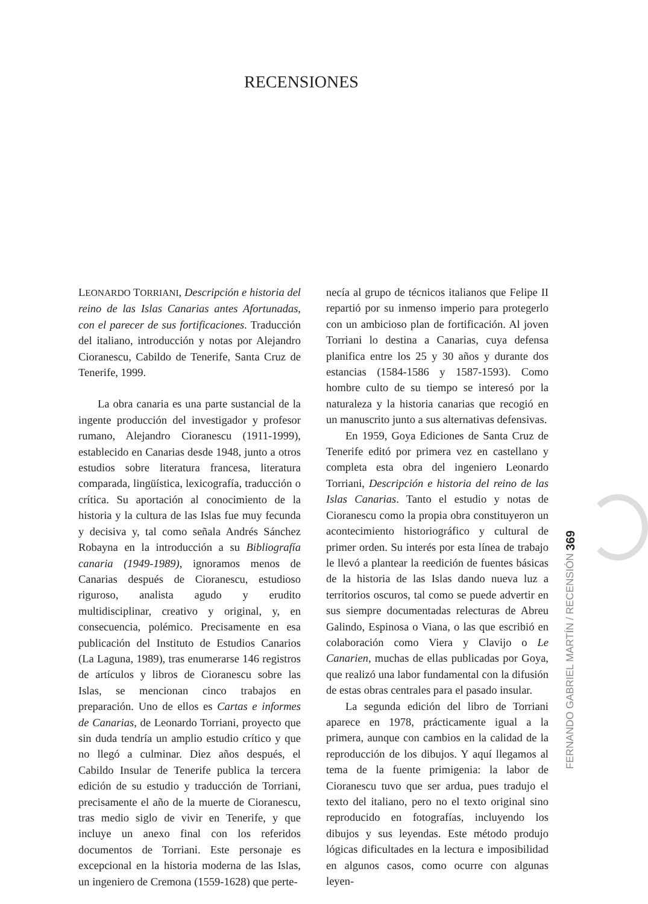RECENSIONES
LEONARDO TORRIANI, Descripción e historia del reino de las Islas Canarias antes Afortunadas, con el parecer de sus fortificaciones. Traducción del italiano, introducción y notas por Alejandro Cioranescu, Cabildo de Tenerife, Santa Cruz de Tenerife, 1999.
La obra canaria es una parte sustancial de la ingente producción del investigador y profesor rumano, Alejandro Cioranescu (1911-1999), establecido en Canarias desde 1948, junto a otros estudios sobre literatura francesa, literatura comparada, lingüística, lexicografía, traducción o crítica. Su aportación al conocimiento de la historia y la cultura de las Islas fue muy fecunda y decisiva y, tal como señala Andrés Sánchez Robayna en la introducción a su Bibliografía canaria (1949-1989), ignoramos menos de Canarias después de Cioranescu, estudioso riguroso, analista agudo y erudito multidisciplinar, creativo y original, y, en consecuencia, polémico. Precisamente en esa publicación del Instituto de Estudios Canarios (La Laguna, 1989), tras enumerarse 146 registros de artículos y libros de Cioranescu sobre las Islas, se mencionan cinco trabajos en preparación. Uno de ellos es Cartas e informes de Canarias, de Leonardo Torriani, proyecto que sin duda tendría un amplio estudio crítico y que no llegó a culminar. Diez años después, el Cabildo Insular de Tenerife publica la tercera edición de su estudio y traducción de Torriani, precisamente el año de la muerte de Cioranescu, tras medio siglo de vivir en Tenerife, y que incluye un anexo final con los referidos documentos de Torriani. Este personaje es excepcional en la historia moderna de las Islas, un ingeniero de Cremona (1559-1628) que perte-
necía al grupo de técnicos italianos que Felipe II repartió por su inmenso imperio para protegerlo con un ambicioso plan de fortificación. Al joven Torriani lo destina a Canarias, cuya defensa planifica entre los 25 y 30 años y durante dos estancias (1584-1586 y 1587-1593). Como hombre culto de su tiempo se interesó por la naturaleza y la historia canarias que recogió en un manuscrito junto a sus alternativas defensivas.
En 1959, Goya Ediciones de Santa Cruz de Tenerife editó por primera vez en castellano y completa esta obra del ingeniero Leonardo Torriani, Descripción e historia del reino de las Islas Canarias. Tanto el estudio y notas de Cioranescu como la propia obra constituyeron un acontecimiento historiográfico y cultural de primer orden. Su interés por esta línea de trabajo le llevó a plantear la reedición de fuentes básicas de la historia de las Islas dando nueva luz a territorios oscuros, tal como se puede advertir en sus siempre documentadas relecturas de Abreu Galindo, Espinosa o Viana, o las que escribió en colaboración como Viera y Clavijo o Le Canarien, muchas de ellas publicadas por Goya, que realizó una labor fundamental con la difusión de estas obras centrales para el pasado insular.
La segunda edición del libro de Torriani aparece en 1978, prácticamente igual a la primera, aunque con cambios en la calidad de la reproducción de los dibujos. Y aquí llegamos al tema de la fuente primigenia: la labor de Cioranescu tuvo que ser ardua, pues tradujo el texto del italiano, pero no el texto original sino reproducido en fotografías, incluyendo los dibujos y sus leyendas. Este método produjo lógicas dificultades en la lectura e imposibilidad en algunos casos, como ocurre con algunas leyen-
FERNANDO GABRIEL MARTÍN / RECENSIÓN 369